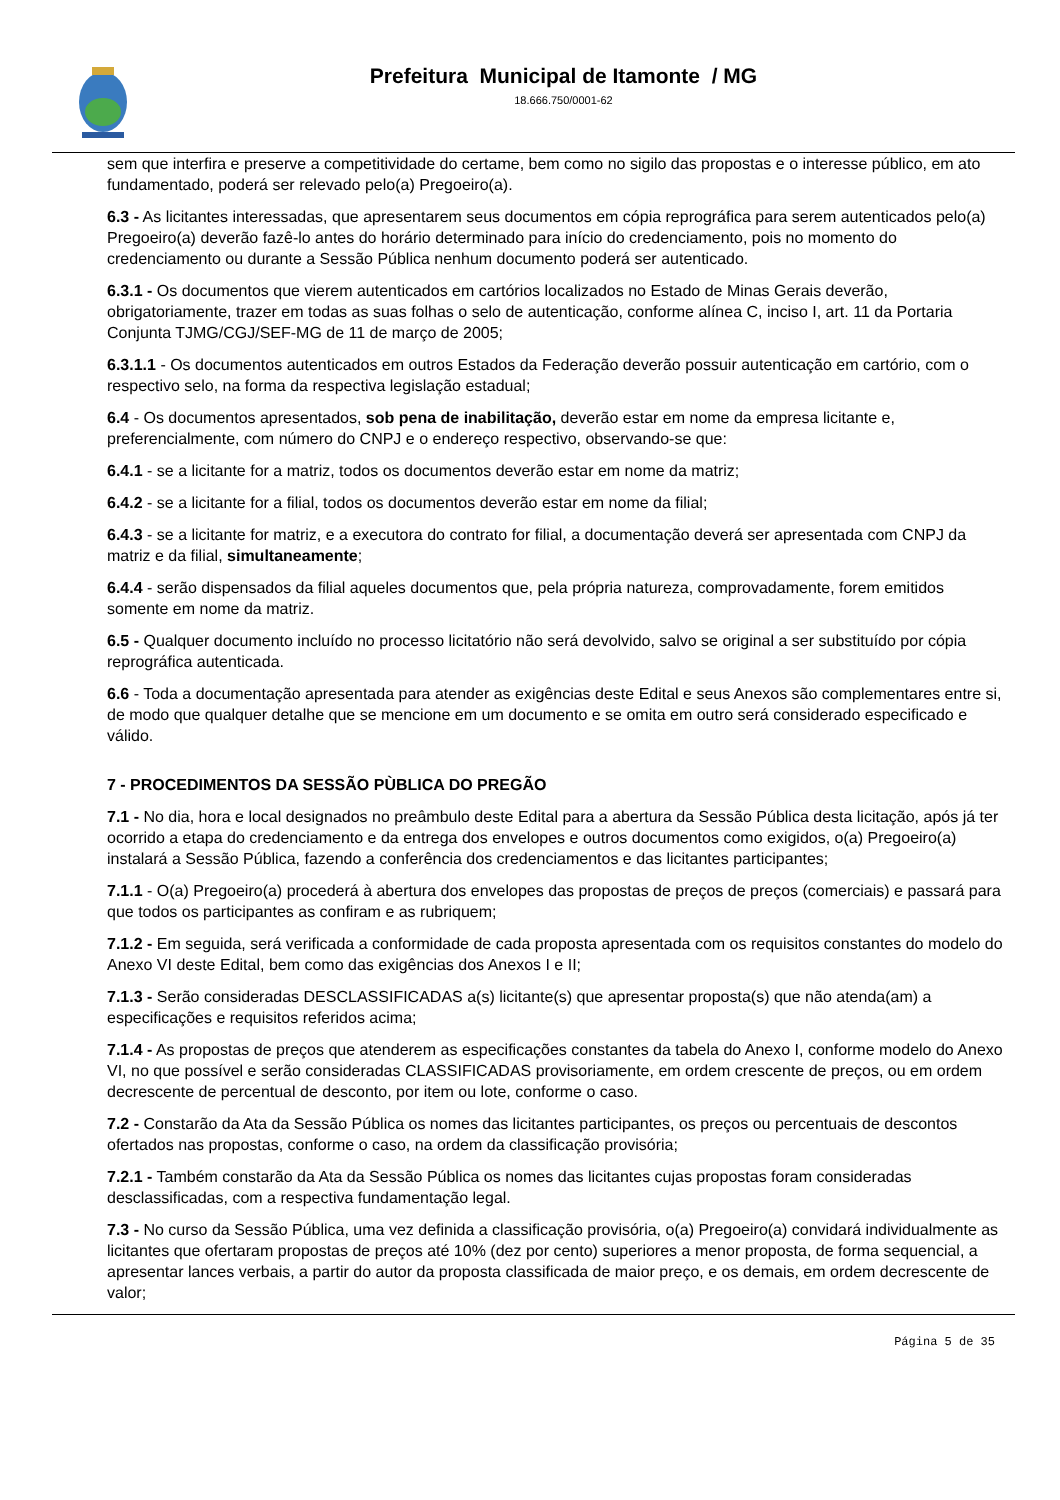Prefeitura Municipal de Itamonte / MG
18.666.750/0001-62
sem que interfira e preserve a competitividade do certame, bem como no sigilo das propostas e o interesse público, em ato fundamentado, poderá ser relevado pelo(a) Pregoeiro(a).
6.3 - As licitantes interessadas, que apresentarem seus documentos em cópia reprográfica para serem autenticados pelo(a) Pregoeiro(a) deverão fazê-lo antes do horário determinado para início do credenciamento, pois no momento do credenciamento ou durante a Sessão Pública nenhum documento poderá ser autenticado.
6.3.1 - Os documentos que vierem autenticados em cartórios localizados no Estado de Minas Gerais deverão, obrigatoriamente, trazer em todas as suas folhas o selo de autenticação, conforme alínea C, inciso I, art. 11 da Portaria Conjunta TJMG/CGJ/SEF-MG de 11 de março de 2005;
6.3.1.1 - Os documentos autenticados em outros Estados da Federação deverão possuir autenticação em cartório, com o respectivo selo, na forma da respectiva legislação estadual;
6.4 - Os documentos apresentados, sob pena de inabilitação, deverão estar em nome da empresa licitante e, preferencialmente, com número do CNPJ e o endereço respectivo, observando-se que:
6.4.1 - se a licitante for a matriz, todos os documentos deverão estar em nome da matriz;
6.4.2 - se a licitante for a filial, todos os documentos deverão estar em nome da filial;
6.4.3 - se a licitante for matriz, e a executora do contrato for filial, a documentação deverá ser apresentada com CNPJ da matriz e da filial, simultaneamente;
6.4.4 - serão dispensados da filial aqueles documentos que, pela própria natureza, comprovadamente, forem emitidos somente em nome da matriz.
6.5 - Qualquer documento incluído no processo licitatório não será devolvido, salvo se original a ser substituído por cópia reprográfica autenticada.
6.6 - Toda a documentação apresentada para atender as exigências deste Edital e seus Anexos são complementares entre si, de modo que qualquer detalhe que se mencione em um documento e se omita em outro será considerado especificado e válido.
7 - PROCEDIMENTOS DA SESSÃO PÙBLICA DO PREGÃO
7.1 - No dia, hora e local designados no preâmbulo deste Edital para a abertura da Sessão Pública desta licitação, após já ter ocorrido a etapa do credenciamento e da entrega dos envelopes e outros documentos como exigidos, o(a) Pregoeiro(a) instalará a Sessão Pública, fazendo a conferência dos credenciamentos e das licitantes participantes;
7.1.1 - O(a) Pregoeiro(a) procederá à abertura dos envelopes das propostas de preços de preços (comerciais) e passará para que todos os participantes as confiram e as rubriquem;
7.1.2 - Em seguida, será verificada a conformidade de cada proposta apresentada com os requisitos constantes do modelo do Anexo VI deste Edital, bem como das exigências dos Anexos I e II;
7.1.3 - Serão consideradas DESCLASSIFICADAS a(s) licitante(s) que apresentar proposta(s) que não atenda(am) a especificações e requisitos referidos acima;
7.1.4 - As propostas de preços que atenderem as especificações constantes da tabela do Anexo I, conforme modelo do Anexo VI, no que possível e serão consideradas CLASSIFICADAS provisoriamente, em ordem crescente de preços, ou em ordem decrescente de percentual de desconto, por item ou lote, conforme o caso.
7.2 - Constarão da Ata da Sessão Pública os nomes das licitantes participantes, os preços ou percentuais de descontos ofertados nas propostas, conforme o caso, na ordem da classificação provisória;
7.2.1 - Também constarão da Ata da Sessão Pública os nomes das licitantes cujas propostas foram consideradas desclassificadas, com a respectiva fundamentação legal.
7.3 - No curso da Sessão Pública, uma vez definida a classificação provisória, o(a) Pregoeiro(a) convidará individualmente as licitantes que ofertaram propostas de preços até 10% (dez por cento) superiores a menor proposta, de forma sequencial, a apresentar lances verbais, a partir do autor da proposta classificada de maior preço, e os demais, em ordem decrescente de valor;
Página 5 de 35